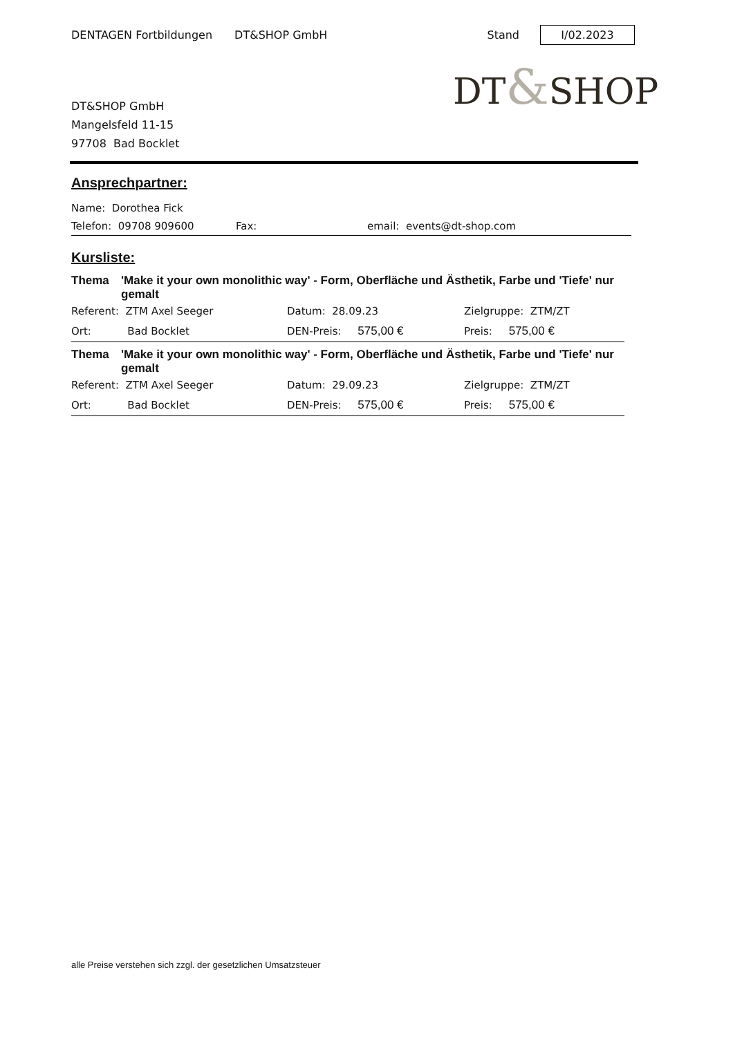DENTAGEN Fortbildungen DT&SHOP GmbH Stand I/02.2023
DT&SHOP
DT&SHOP GmbH
Mangelsfeld 11-15
97708 Bad Bocklet
Ansprechpartner:
Name: Dorothea Fick
Telefon: 09708 909600 Fax: email: events@dt-shop.com
Kursliste:
Thema 'Make it your own monolithic way' - Form, Oberfläche und Ästhetik, Farbe und 'Tiefe' nur gemalt
| Referent: ZTM Axel Seeger | Datum: 28.09.23 | Zielgruppe: ZTM/ZT |
| Ort: Bad Bocklet | DEN-Preis: 575,00 € | Preis: 575,00 € |
Thema 'Make it your own monolithic way' - Form, Oberfläche und Ästhetik, Farbe und 'Tiefe' nur gemalt
| Referent: ZTM Axel Seeger | Datum: 29.09.23 | Zielgruppe: ZTM/ZT |
| Ort: Bad Bocklet | DEN-Preis: 575,00 € | Preis: 575,00 € |
alle Preise verstehen sich zzgl. der gesetzlichen Umsatzsteuer